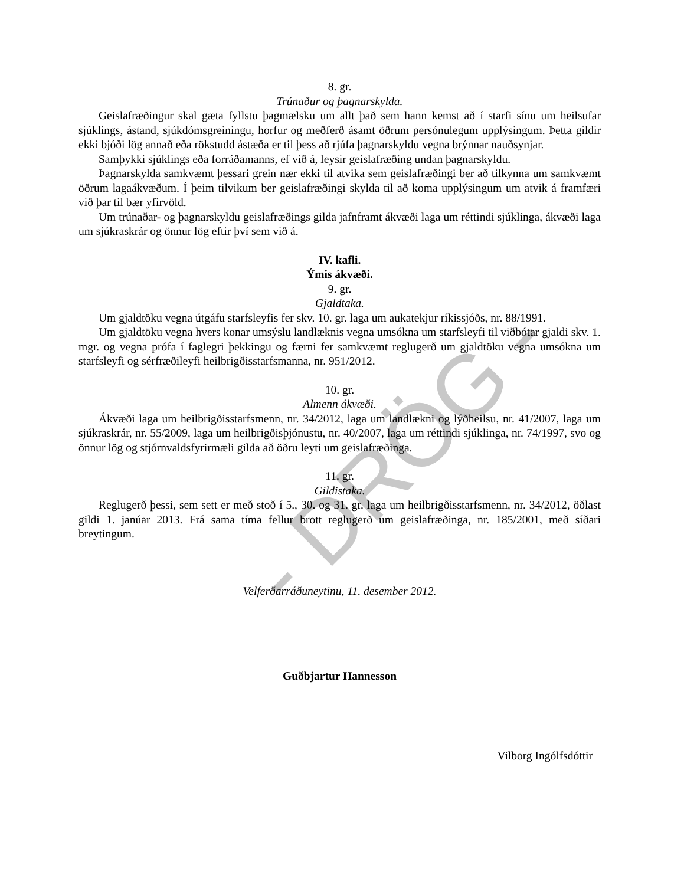- DRÖG -
8. gr.
Trúnaður og þagnarskylda.
Geislafræðingur skal gæta fyllstu þagmælsku um allt það sem hann kemst að í starfi sínu um heilsufar sjúklings, ástand, sjúkdómsgreiningu, horfur og meðferð ásamt öðrum persónulegum upplýsingum. Þetta gildir ekki bjóði lög annað eða rökstudd ástæða er til þess að rjúfa þagnarskyldu vegna brýnnar nauðsynjar.
Samþykki sjúklings eða forráðamanns, ef við á, leysir geislafræðing undan þagnarskyldu.
Þagnarskylda samkvæmt þessari grein nær ekki til atvika sem geislafræðingi ber að tilkynna um samkvæmt öðrum lagaákvæðum. Í þeim tilvikum ber geislafræðingi skylda til að koma upplýsingum um atvik á framfæri við þar til bær yfirvöld.
Um trúnaðar- og þagnarskyldu geislafræðings gilda jafnframt ákvæði laga um réttindi sjúklinga, ákvæði laga um sjúkraskrár og önnur lög eftir því sem við á.
IV. kafli.
Ýmis ákvæði.
9. gr.
Gjaldtaka.
Um gjaldtöku vegna útgáfu starfsleyfis fer skv. 10. gr. laga um aukatekjur ríkissjóðs, nr. 88/1991.
Um gjaldtöku vegna hvers konar umsýslu landlæknis vegna umsókna um starfsleyfi til viðbótar gjaldi skv. 1. mgr. og vegna prófa í faglegri þekkingu og færni fer samkvæmt reglugerð um gjaldtöku vegna umsókna um starfsleyfi og sérfræðileyfi heilbrigðisstarfsmanna, nr. 951/2012.
10. gr.
Almenn ákvæði.
Ákvæði laga um heilbrigðisstarfsmenn, nr. 34/2012, laga um landlækni og lýðheilsu, nr. 41/2007, laga um sjúkraskrár, nr. 55/2009, laga um heilbrigðisþjónustu, nr. 40/2007, laga um réttindi sjúklinga, nr. 74/1997, svo og önnur lög og stjórnvaldsfyrirmæli gilda að öðru leyti um geislafræðinga.
11. gr.
Gildistaka.
Reglugerð þessi, sem sett er með stoð í 5., 30. og 31. gr. laga um heilbrigðisstarfsmenn, nr. 34/2012, öðlast gildi 1. janúar 2013. Frá sama tíma fellur brott reglugerð um geislafræðinga, nr. 185/2001, með síðari breytingum.
Velferðarráðuneytinu, 11. desember 2012.
Guðbjartur Hannesson
Vilborg Ingólfsdóttir